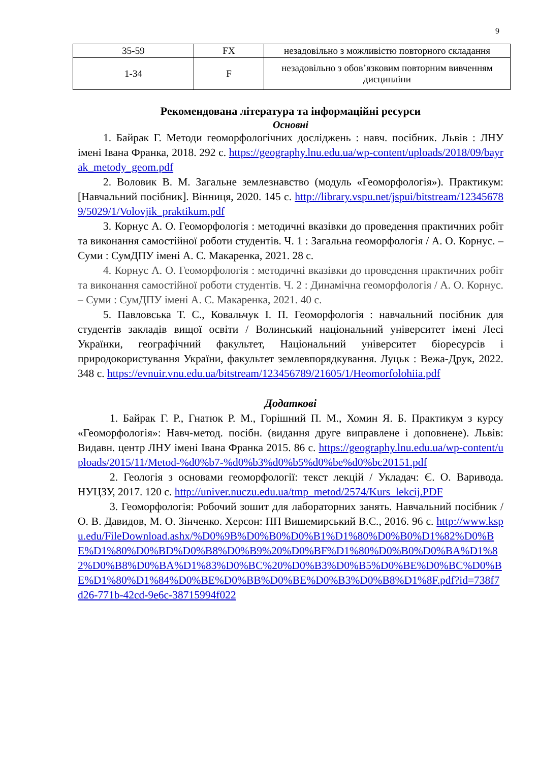9
| 35-59 | FX | незадовільно з можливістю повторного складання |
| 1-34 | F | незадовільно з обов’язковим повторним вивченням дисципліни |
Рекомендована література та інформаційні ресурси
Основні
1. Байрак Г. Методи геоморфологічних досліджень : навч. посібник. Львів : ЛНУ імені Івана Франка, 2018. 292 с. https://geography.lnu.edu.ua/wp-content/uploads/2018/09/bayrak_metody_geom.pdf
2. Воловик В. М. Загальне землезнавство (модуль «Геоморфологія»). Практикум: [Навчальний посібник]. Вінниця, 2020. 145 с. http://library.vspu.net/jspui/bitstream/123456789/5029/1/Volovjik_praktikum.pdf
3. Корнус А. О. Геоморфологія : методичні вказівки до проведення практичних робіт та виконання самостійної роботи студентів. Ч. 1 : Загальна геоморфологія / А. О. Корнус. – Суми : СумДПУ імені А. С. Макаренка, 2021. 28 с.
4. Корнус А. О. Геоморфологія : методичні вказівки до проведення практичних робіт та виконання самостійної роботи студентів. Ч. 2 : Динамічна геоморфологія / А. О. Корнус. – Суми : СумДПУ імені А. С. Макаренка, 2021. 40 с.
5. Павловська Т. С., Ковальчук І. П. Геоморфологія : навчальний посібник для студентів закладів вищої освіти / Волинський національний університет імені Лесі Українки, географічний факультет, Національний університет біоресурсів і природокористування України, факультет землевпорядкування. Луцьк : Вежа-Друк, 2022. 348 с. https://evnuir.vnu.edu.ua/bitstream/123456789/21605/1/Heomorfolohiia.pdf
Додаткові
1. Байрак Г. Р., Гнатюк Р. М., Горішний П. М., Хомин Я. Б. Практикум з курсу «Геоморфологія»: Навч-метод. посібн. (видання друге виправлене і доповнене). Львів: Видавн. центр ЛНУ імені Івана Франка 2015. 86 с. https://geography.lnu.edu.ua/wp-content/uploads/2015/11/Metod-%d0%b7-%d0%b3%d0%b5%d0%be%d0%bc20151.pdf
2. Геологія з основами геоморфології: текст лекцій / Укладач: Є. О. Варивода. НУЦЗУ, 2017. 120 с. http://univer.nuczu.edu.ua/tmp_metod/2574/Kurs_lekcij.PDF
3. Геоморфологія: Робочий зошит для лабораторних занять. Навчальний посібник / О. В. Давидов, М. О. Зінченко. Херсон: ПП Вишемирський В.С., 2016. 96 с. http://www.kspu.edu/FileDownload.ashx/%D0%9B%D0%B0%D0%B1%D1%80%D0%B0%D1%82%D0%BE%D1%80%D0%BD%D0%B8%D0%B9%20%D0%BF%D1%80%D0%B0%D0%BA%D1%82%D0%B8%D0%BA%D1%83%D0%BC%20%D0%B3%D0%B5%D0%BE%D0%BC%D0%BE%D1%80%D1%84%D0%BE%D0%BB%D0%BE%D0%B3%D0%B8%D1%8F.pdf?id=738f7d26-771b-42cd-9e6c-38715994f022